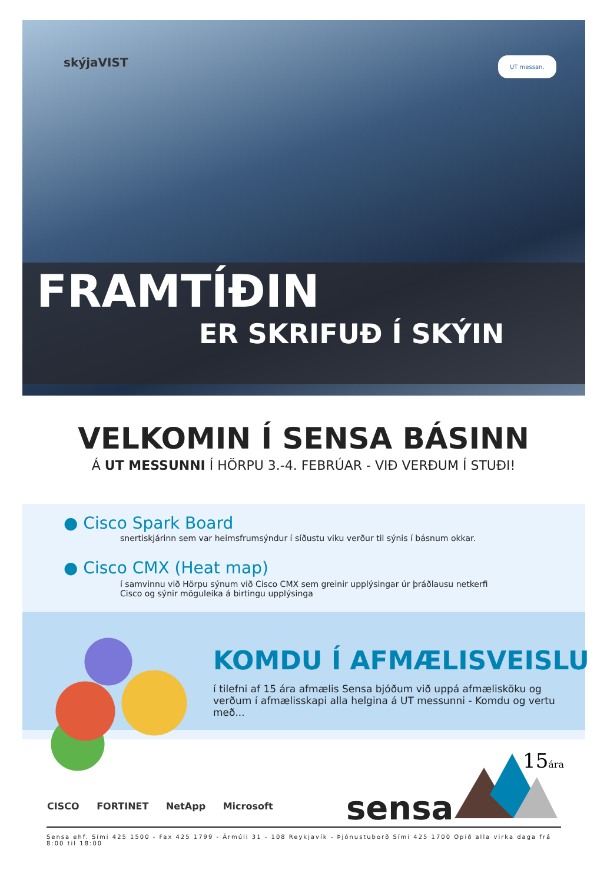skýjaVIST UT messan.
FRAMTÍÐIN
ER SKRIFUÐ Í SKÝIN
VELKOMIN Í SENSA BÁSINN
Á UT MESSUNNI Í HÖRPU 3.-4. FEBRÚAR - VIÐ VERÐUM Í STUÐI!
● Cisco Spark Board
snertiskjárinn sem var heimsfrumsýndur í síðustu viku verður til sýnis í básnum okkar.
● Cisco CMX (Heat map)
í samvinnu við Hörpu sýnum við Cisco CMX sem greinir upplýsingar úr þráðlausu netkerfi
Cisco og sýnir möguleika á birtingu upplýsinga
KOMDU Í AFMÆLISVEISLU
í tilefni af 15 ára afmælis Sensa bjóðum við uppá afmælisköku og verðum í afmælisskapi alla helgina á UT messunni - Komdu og vertu með...
CISCO FORTINET NetApp Microsoft
sensa
15ára
Sensa ehf. Sími 425 1500 - Fax 425 1799 - Ármúli 31 - 108 Reykjavík - Þjónustuborð Sími 425 1700 Opið alla virka daga frá 8:00 til 18:00